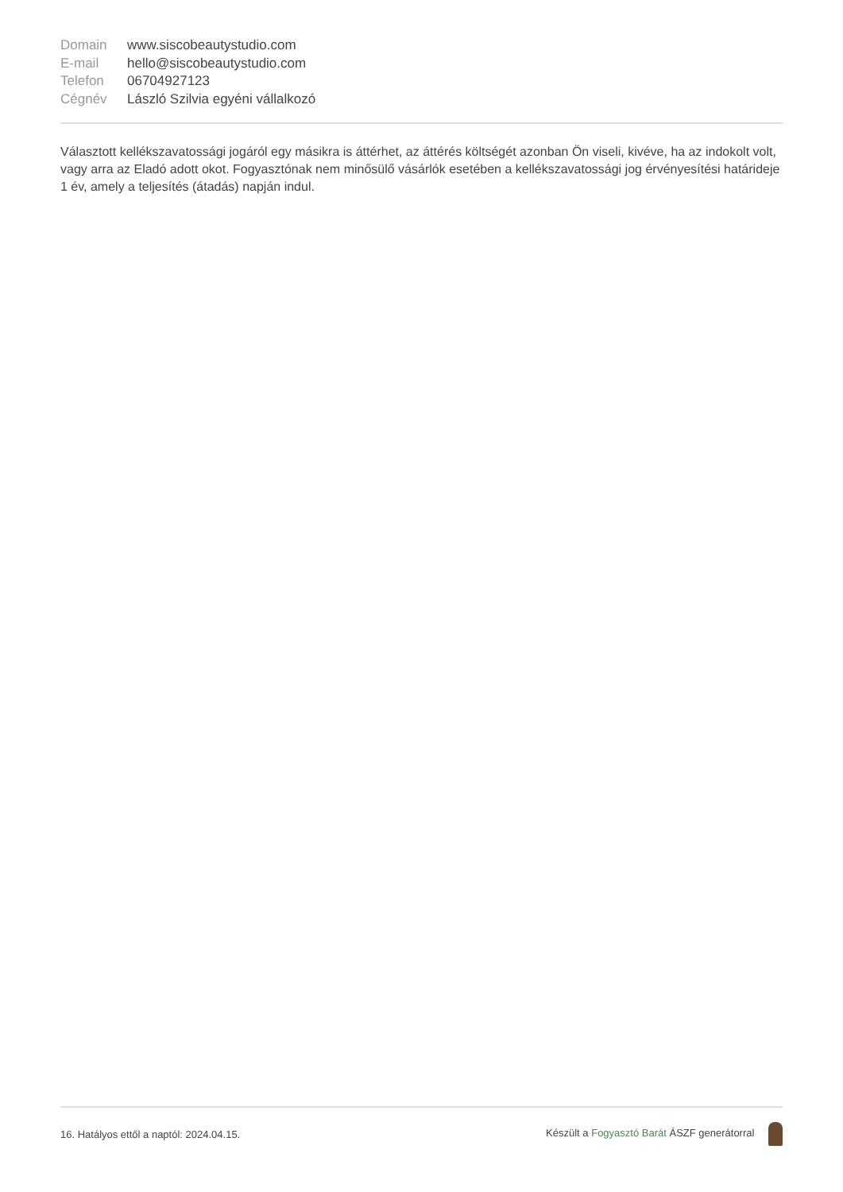| Domain | www.siscobeautystudio.com |
| E-mail | hello@siscobeautystudio.com |
| Telefon | 06704927123 |
| Cégnév | László Szilvia egyéni vállalkozó |
Választott kellékszavatossági jogáról egy másikra is áttérhet, az áttérés költségét azonban Ön viseli, kivéve, ha az indokolt volt, vagy arra az Eladó adott okot. Fogyasztónak nem minősülő vásárlók esetében a kellékszavatossági jog érvényesítési határideje 1 év, amely a teljesítés (átadás) napján indul.
16. Hatályos ettől a naptól: 2024.04.15. Készült a Fogyasztó Barát ÁSZF generátorral